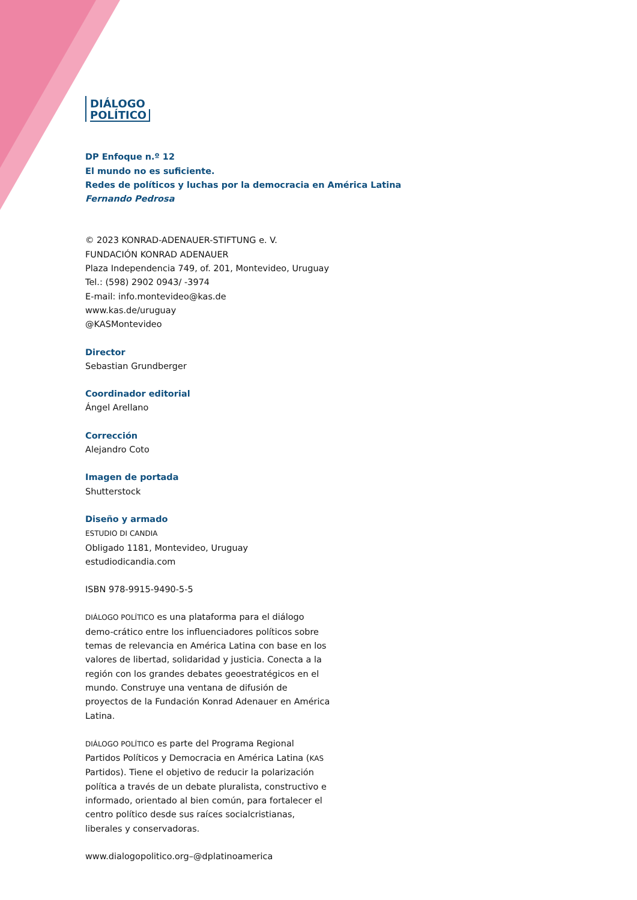DIÁLOGO
POLÍTICO
DP Enfoque n.º 12
El mundo no es suficiente.
Redes de políticos y luchas por la democracia en América Latina
Fernando Pedrosa
© 2023 KONRAD-ADENAUER-STIFTUNG e. V.
FUNDACIÓN KONRAD ADENAUER
Plaza Independencia 749, of. 201, Montevideo, Uruguay
Tel.: (598) 2902 0943/ -3974
E-mail: info.montevideo@kas.de
www.kas.de/uruguay
@KASMontevideo
Director
Sebastian Grundberger
Coordinador editorial
Ángel Arellano
Corrección
Alejandro Coto
Imagen de portada
Shutterstock
Diseño y armado
ESTUDIO DI CANDIA
Obligado 1181, Montevideo, Uruguay
estudiodicandia.com
ISBN 978-9915-9490-5-5
DIÁLOGO POLÍTICO es una plataforma para el diálogo demo-crático entre los influenciadores políticos sobre temas de relevancia en América Latina con base en los valores de libertad, solidaridad y justicia. Conecta a la región con los grandes debates geoestratégicos en el mundo. Construye una ventana de difusión de proyectos de la Fundación Konrad Adenauer en América Latina.
DIÁLOGO POLÍTICO es parte del Programa Regional Partidos Políticos y Democracia en América Latina (KAS Partidos). Tiene el objetivo de reducir la polarización política a través de un debate pluralista, constructivo e informado, orientado al bien común, para fortalecer el centro político desde sus raíces socialcristianas, liberales y conservadoras.
www.dialogopolitico.org–@dplatinoamerica